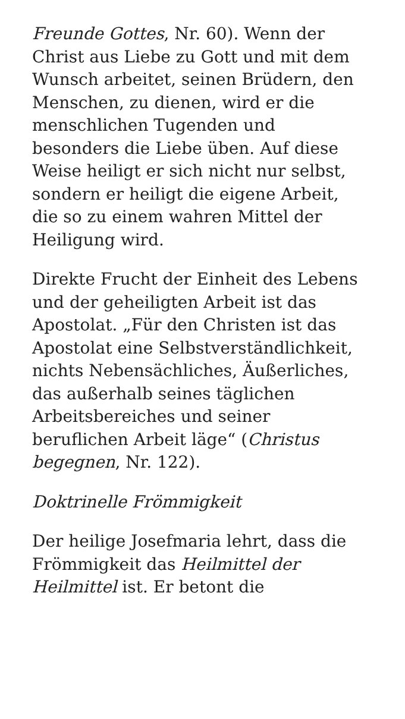Freunde Gottes, Nr. 60). Wenn der Christ aus Liebe zu Gott und mit dem Wunsch arbeitet, seinen Brüdern, den Menschen, zu dienen, wird er die menschlichen Tugenden und besonders die Liebe üben. Auf diese Weise heiligt er sich nicht nur selbst, sondern er heiligt die eigene Arbeit, die so zu einem wahren Mittel der Heiligung wird.
Direkte Frucht der Einheit des Lebens und der geheiligten Arbeit ist das Apostolat. „Für den Christen ist das Apostolat eine Selbstverständlichkeit, nichts Nebensächliches, Äußerliches, das außerhalb seines täglichen Arbeitsbereiches und seiner beruflichen Arbeit läge“ (Christus begegnen, Nr. 122).
Doktrinelle Frömmigkeit
Der heilige Josefmaria lehrt, dass die Frömmigkeit das Heilmittel der Heilmittel ist. Er betont die